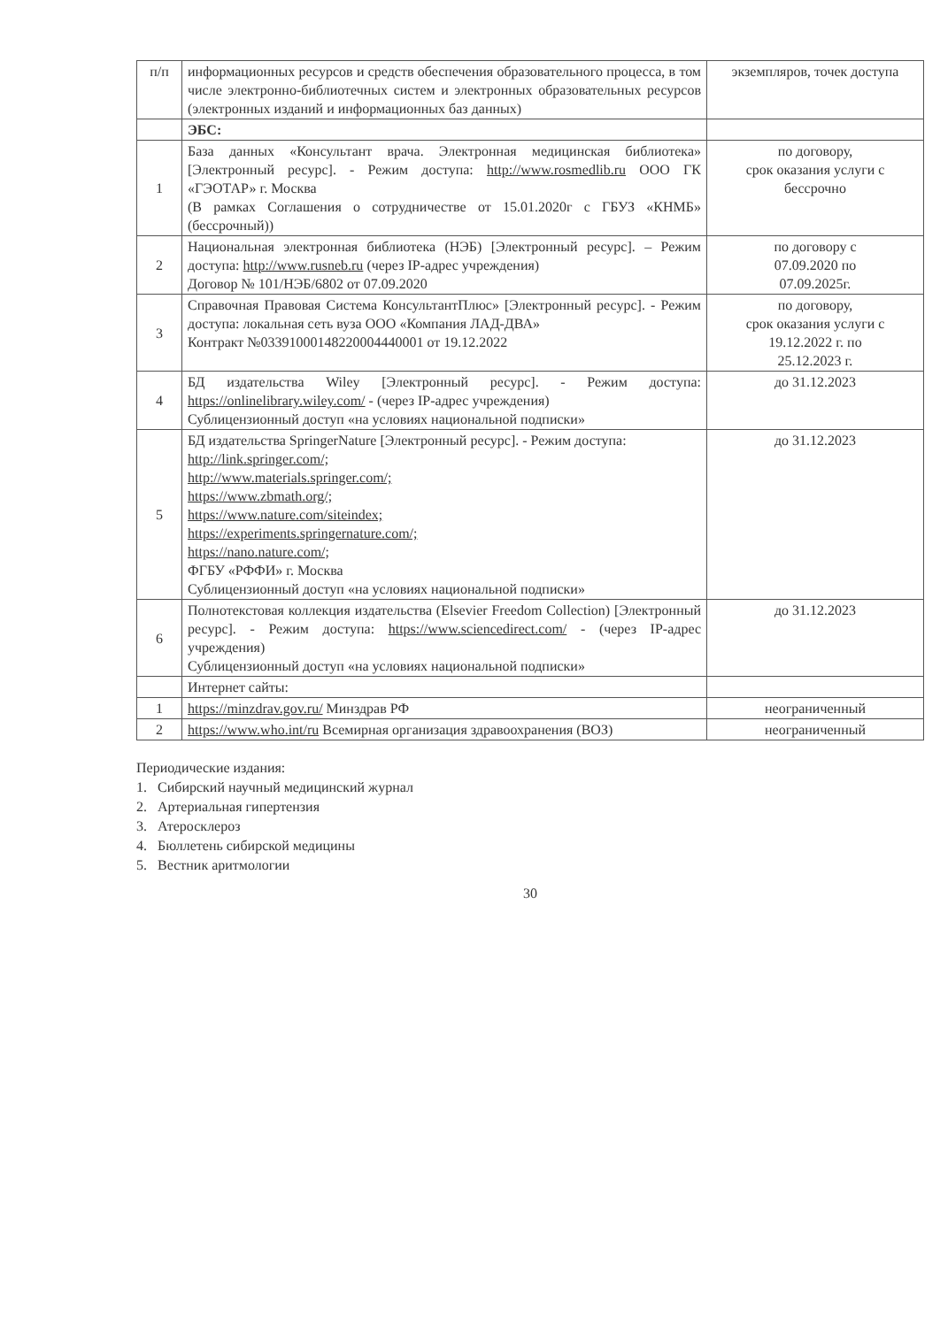| п/п | информационных ресурсов и средств обеспечения образовательного процесса, в том числе электронно-библиотечных систем и электронных образовательных ресурсов (электронных изданий и информационных баз данных) | экземпляров, точек доступа |
| | ЭБС: | |
| 1 | База данных «Консультант врача. Электронная медицинская библиотека» [Электронный ресурс]. - Режим доступа: http://www.rosmedlib.ru ООО ГК «ГЭОТАР» г. Москва (В рамках Соглашения о сотрудничестве от 15.01.2020г с ГБУЗ «КНМБ» (бессрочный)) | по договору, срок оказания услуги с бессрочно |
| 2 | Национальная электронная библиотека (НЭБ) [Электронный ресурс]. – Режим доступа: http://www.rusneb.ru (через IP-адрес учреждения) Договор № 101/НЭБ/6802 от 07.09.2020 | по договору с 07.09.2020 по 07.09.2025г. |
| 3 | Справочная Правовая Система КонсультантПлюс» [Электронный ресурс]. - Режим доступа: локальная сеть вуза ООО «Компания ЛАД-ДВА» Контракт №0339100014822000444000​1 от 19.12.2022 | по договору, срок оказания услуги с 19.12.2022 г. по 25.12.2023 г. |
| 4 | БД издательства Wiley [Электронный ресурс]. - Режим доступа: https://onlinelibrary.wiley.com/ - (через IP-адрес учреждения) Сублицензионный доступ «на условиях национальной подписки» | до 31.12.2023 |
| 5 | БД издательства SpringerNature [Электронный ресурс]. - Режим доступа: http://link.springer.com/; http://www.materials.springer.com/; https://www.zbmath.org/; https://www.nature.com/siteindex; https://experiments.springernature.com/; https://nano.nature.com/; ФГБУ «РФФИ» г. Москва Сублицензионный доступ «на условиях национальной подписки» | до 31.12.2023 |
| 6 | Полнотекстовая коллекция издательства (Elsevier Freedom Collection) [Электронный ресурс]. - Режим доступа: https://www.sciencedirect.com/ - (через IP-адрес учреждения) Сублицензионный доступ «на условиях национальной подписки» | до 31.12.2023 |
| | Интернет сайты: | |
| 1 | https://minzdrav.gov.ru/ Минздрав РФ | неограниченный |
| 2 | https://www.who.int/ru Всемирная организация здравоохранения (ВОЗ) | неограниченный |
Периодические издания:
1. Сибирский научный медицинский журнал
2. Артериальная гипертензия
3. Атеросклероз
4. Бюллетень сибирской медицины
5. Вестник аритмологии
30